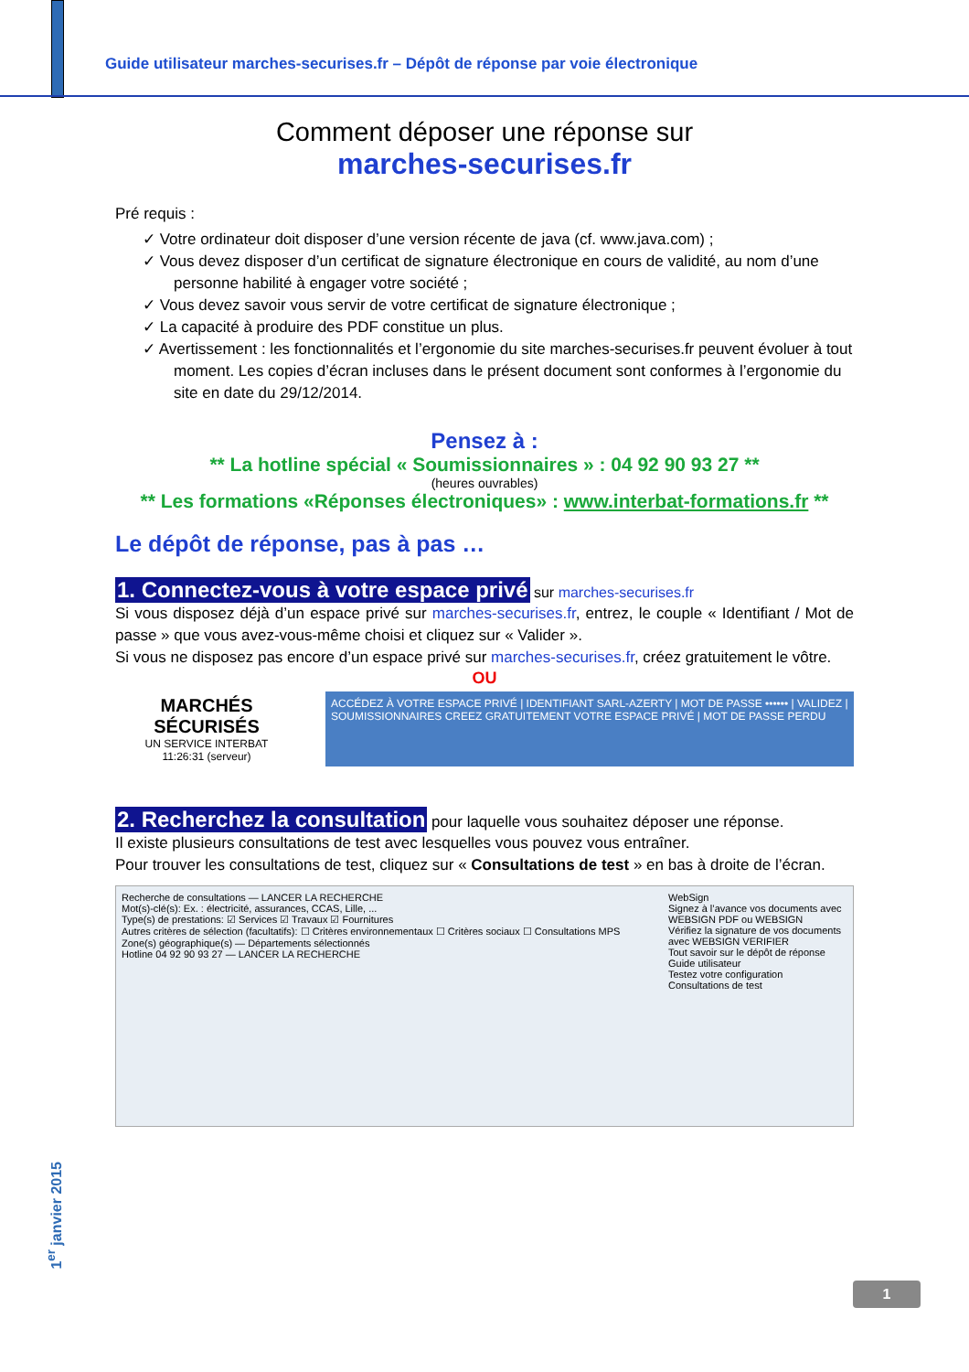Guide utilisateur marches-securises.fr – Dépôt de réponse par voie électronique
Comment déposer une réponse sur
marches-securises.fr
Pré requis :
✓ Votre ordinateur doit disposer d’une version récente de java (cf. www.java.com) ;
✓ Vous devez disposer d’un certificat de signature électronique en cours de validité, au nom d’une personne habilité à engager votre société ;
✓ Vous devez savoir vous servir de votre certificat de signature électronique ;
✓ La capacité à produire des PDF constitue un plus.
✓ Avertissement : les fonctionnalités et l’ergonomie du site marches-securises.fr peuvent évoluer à tout moment. Les copies d’écran incluses dans le présent document sont conformes à l’ergonomie du site en date du 29/12/2014.
Pensez à :
** La hotline spécial « Soumissionnaires » : 04 92 90 93 27 **
(heures ouvrables)
** Les formations «Réponses électroniques» : www.interbat-formations.fr **
Le dépôt de réponse, pas à pas …
1. Connectez-vous à votre espace privé sur marches-securises.fr
Si vous disposez déjà d’un espace privé sur marches-securises.fr, entrez, le couple « Identifiant / Mot de passe » que vous avez-vous-même choisi et cliquez sur « Valider ».
Si vous ne disposez pas encore d’un espace privé sur marches-securises.fr, créez gratuitement le vôtre.
OU
MARCHÉS SÉCURISÉS
UN SERVICE INTERBAT
11:26:31 (serveur)
ACCÉDEZ À VOTRE ESPACE PRIVÉ | IDENTIFIANT SARL-AZERTY | MOT DE PASSE •••••• | VALIDEZ | SOUMISSIONNAIRES CREEZ GRATUITEMENT VOTRE ESPACE PRIVÉ | MOT DE PASSE PERDU
2. Recherchez la consultation pour laquelle vous souhaitez déposer une réponse.
Il existe plusieurs consultations de test avec lesquelles vous pouvez vous entraîner.
Pour trouver les consultations de test, cliquez sur « Consultations de test » en bas à droite de l’écran.
Recherche de consultations — LANCER LA RECHERCHE
Mot(s)-clé(s): Ex. : électricité, assurances, CCAS, Lille, ...
Type(s) de prestations: ☑ Services ☑ Travaux ☑ Fournitures
Autres critères de sélection (facultatifs): ☐ Critères environnementaux ☐ Critères sociaux ☐ Consultations MPS
Zone(s) géographique(s) — Départements sélectionnés
Hotline 04 92 90 93 27 — LANCER LA RECHERCHE
WebSign
Signez à l’avance vos documents avec WEBSIGN PDF ou WEBSIGN
Vérifiez la signature de vos documents avec WEBSIGN VERIFIER
Tout savoir sur le dépôt de réponse
Guide utilisateur
Testez votre configuration
Consultations de test
1<sup>er</sup> janvier 2015
1